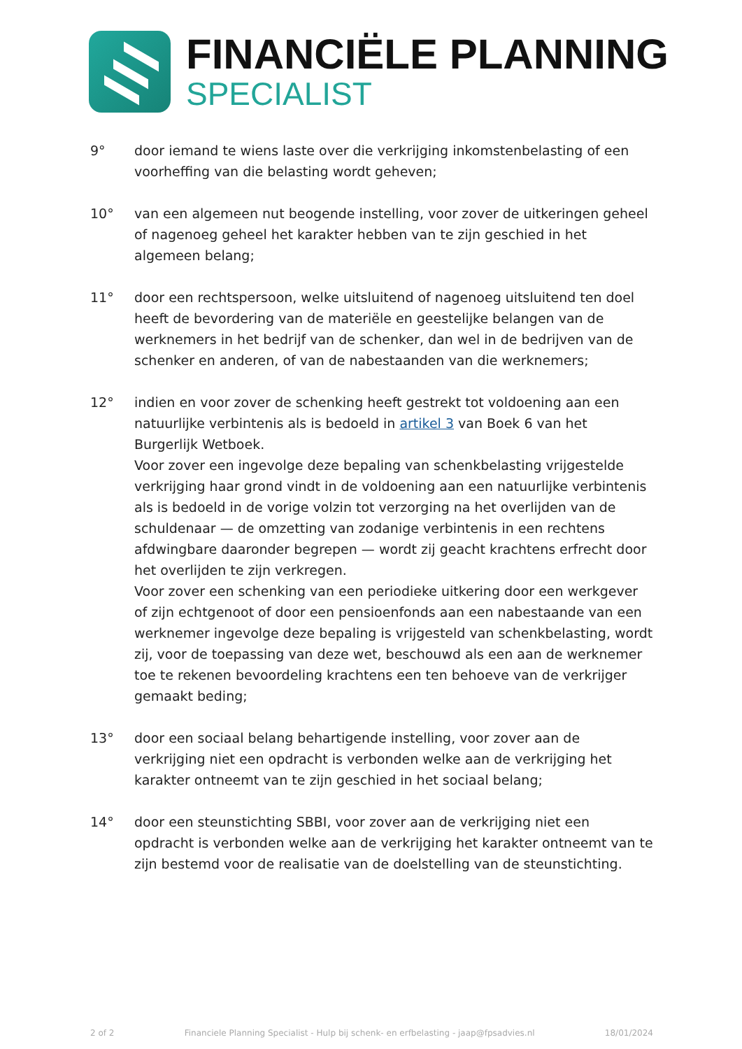FINANCIËLE PLANNING
SPECIALIST
9° door iemand te wiens laste over die verkrijging inkomstenbelasting of een voorheffing van die belasting wordt geheven;
10° van een algemeen nut beogende instelling, voor zover de uitkeringen geheel of nagenoeg geheel het karakter hebben van te zijn geschied in het algemeen belang;
11° door een rechtspersoon, welke uitsluitend of nagenoeg uitsluitend ten doel heeft de bevordering van de materiële en geestelijke belangen van de werknemers in het bedrijf van de schenker, dan wel in de bedrijven van de schenker en anderen, of van de nabestaanden van die werknemers;
12° indien en voor zover de schenking heeft gestrekt tot voldoening aan een natuurlijke verbintenis als is bedoeld in artikel 3 van Boek 6 van het Burgerlijk Wetboek.
Voor zover een ingevolge deze bepaling van schenkbelasting vrijgestelde verkrijging haar grond vindt in de voldoening aan een natuurlijke verbintenis als is bedoeld in de vorige volzin tot verzorging na het overlijden van de schuldenaar — de omzetting van zodanige verbintenis in een rechtens afdwingbare daaronder begrepen — wordt zij geacht krachtens erfrecht door het overlijden te zijn verkregen.
Voor zover een schenking van een periodieke uitkering door een werkgever of zijn echtgenoot of door een pensioenfonds aan een nabestaande van een werknemer ingevolge deze bepaling is vrijgesteld van schenkbelasting, wordt zij, voor de toepassing van deze wet, beschouwd als een aan de werknemer toe te rekenen bevoordeling krachtens een ten behoeve van de verkrijger gemaakt beding;
13° door een sociaal belang behartigende instelling, voor zover aan de verkrijging niet een opdracht is verbonden welke aan de verkrijging het karakter ontneemt van te zijn geschied in het sociaal belang;
14° door een steunstichting SBBI, voor zover aan de verkrijging niet een opdracht is verbonden welke aan de verkrijging het karakter ontneemt van te zijn bestemd voor de realisatie van de doelstelling van de steunstichting.
2 of 2 Financiele Planning Specialist - Hulp bij schenk- en erfbelasting - jaap@fpsadvies.nl 18/01/2024